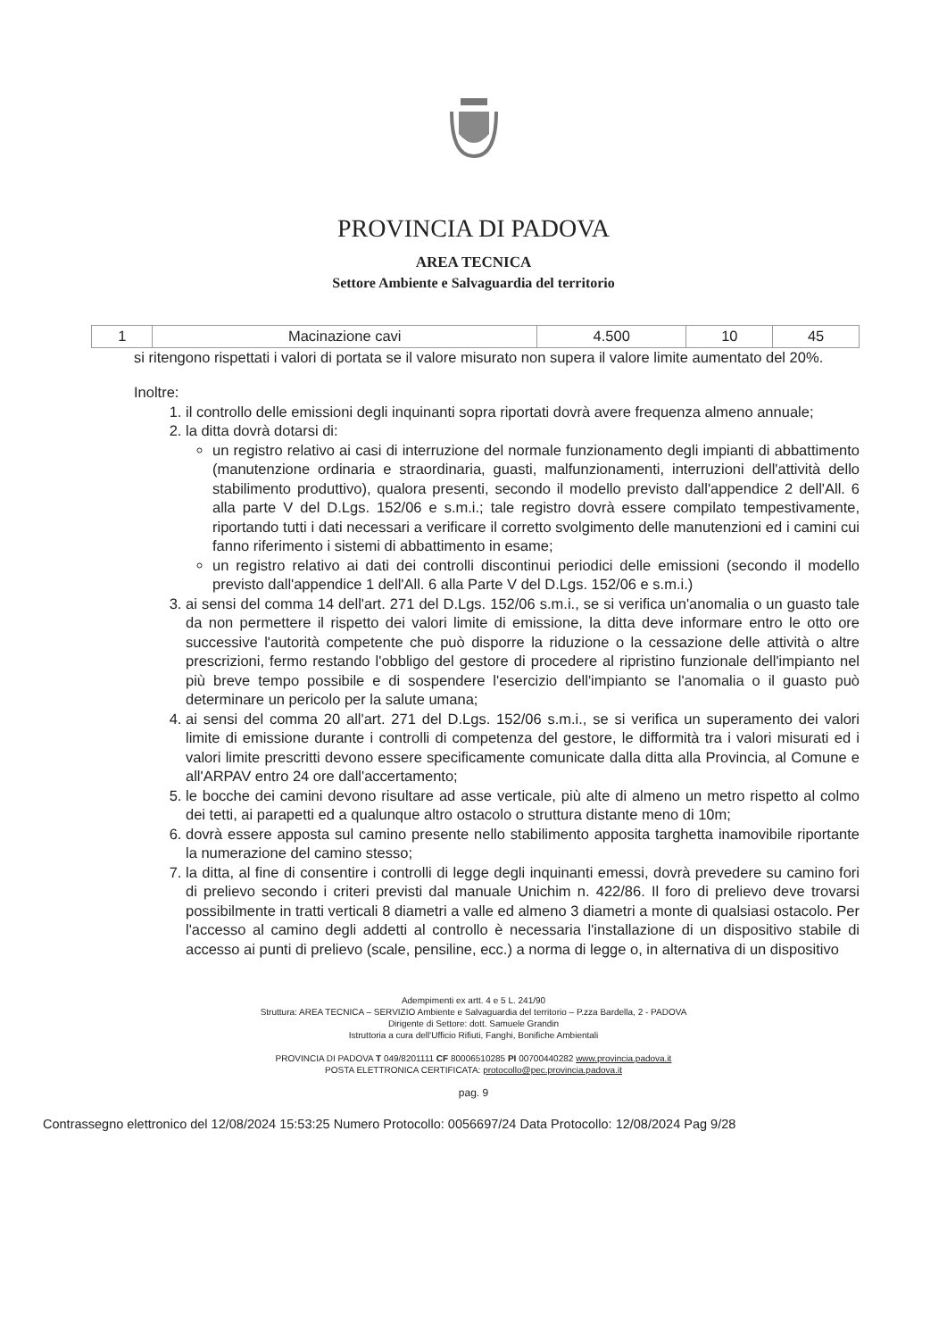PROVINCIA DI PADOVA
AREA TECNICA
Settore Ambiente e Salvaguardia del territorio
| 1 | Macinazione cavi | 4.500 | 10 | 45 |
si ritengono rispettati i valori di portata se il valore misurato non supera il valore limite aumentato del 20%.
Inoltre:
1. il controllo delle emissioni degli inquinanti sopra riportati dovrà avere frequenza almeno annuale;
2. la ditta dovrà dotarsi di:
un registro relativo ai casi di interruzione del normale funzionamento degli impianti di abbattimento (manutenzione ordinaria e straordinaria, guasti, malfunzionamenti, interruzioni dell'attività dello stabilimento produttivo), qualora presenti, secondo il modello previsto dall'appendice 2 dell'All. 6 alla parte V del D.Lgs. 152/06 e s.m.i.; tale registro dovrà essere compilato tempestivamente, riportando tutti i dati necessari a verificare il corretto svolgimento delle manutenzioni ed i camini cui fanno riferimento i sistemi di abbattimento in esame;
un registro relativo ai dati dei controlli discontinui periodici delle emissioni (secondo il modello previsto dall'appendice 1 dell'All. 6 alla Parte V del D.Lgs. 152/06 e s.m.i.)
3. ai sensi del comma 14 dell'art. 271 del D.Lgs. 152/06 s.m.i., se si verifica un'anomalia o un guasto tale da non permettere il rispetto dei valori limite di emissione, la ditta deve informare entro le otto ore successive l'autorità competente che può disporre la riduzione o la cessazione delle attività o altre prescrizioni, fermo restando l'obbligo del gestore di procedere al ripristino funzionale dell'impianto nel più breve tempo possibile e di sospendere l'esercizio dell'impianto se l'anomalia o il guasto può determinare un pericolo per la salute umana;
4. ai sensi del comma 20 all'art. 271 del D.Lgs. 152/06 s.m.i., se si verifica un superamento dei valori limite di emissione durante i controlli di competenza del gestore, le difformità tra i valori misurati ed i valori limite prescritti devono essere specificamente comunicate dalla ditta alla Provincia, al Comune e all'ARPAV entro 24 ore dall'accertamento;
5. le bocche dei camini devono risultare ad asse verticale, più alte di almeno un metro rispetto al colmo dei tetti, ai parapetti ed a qualunque altro ostacolo o struttura distante meno di 10m;
6. dovrà essere apposta sul camino presente nello stabilimento apposita targhetta inamovibile riportante la numerazione del camino stesso;
7. la ditta, al fine di consentire i controlli di legge degli inquinanti emessi, dovrà prevedere su camino fori di prelievo secondo i criteri previsti dal manuale Unichim n. 422/86. Il foro di prelievo deve trovarsi possibilmente in tratti verticali 8 diametri a valle ed almeno 3 diametri a monte di qualsiasi ostacolo. Per l'accesso al camino degli addetti al controllo è necessaria l'installazione di un dispositivo stabile di accesso ai punti di prelievo (scale, pensiline, ecc.) a norma di legge o, in alternativa di un dispositivo
Adempimenti ex artt. 4 e 5 L. 241/90
Struttura: AREA TECNICA – SERVIZIO Ambiente e Salvaguardia del territorio – P.zza Bardella, 2 - PADOVA
Dirigente di Settore: dott. Samuele Grandin
Istruttoria a cura dell'Ufficio Rifiuti, Fanghi, Bonifiche Ambientali
PROVINCIA DI PADOVA T 049/8201111 CF 80006510285 PI 00700440282 www.provincia.padova.it
POSTA ELETTRONICA CERTIFICATA: protocollo@pec.provincia.padova.it
pag. 9
Contrassegno elettronico del 12/08/2024 15:53:25 Numero Protocollo: 0056697/24 Data Protocollo: 12/08/2024 Pag 9/28